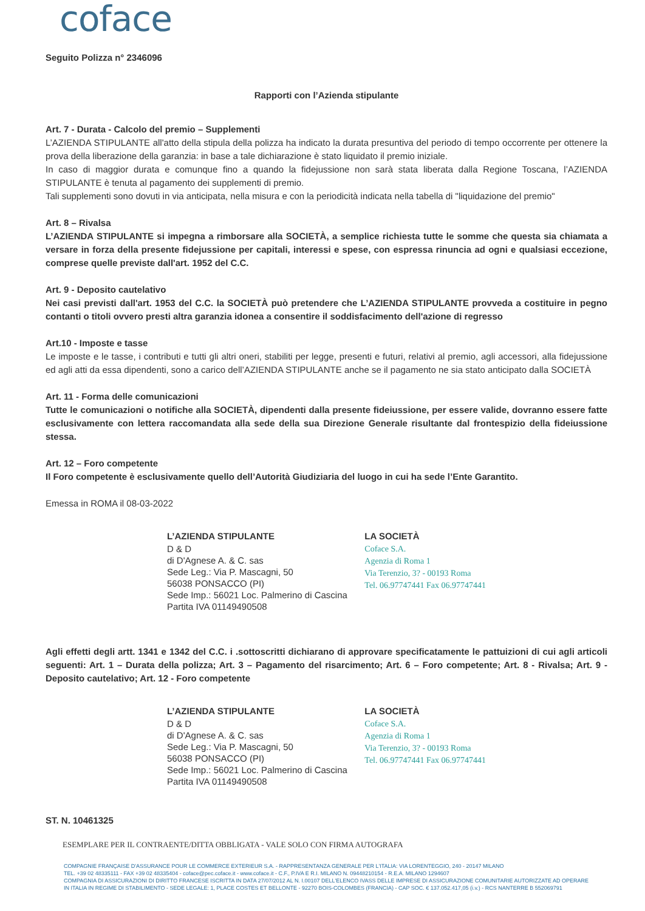coface
Seguito Polizza n° 2346096
Rapporti con l’Azienda stipulante
Art. 7 - Durata - Calcolo del premio – Supplementi
L’AZIENDA STIPULANTE all'atto della stipula della polizza ha indicato la durata presuntiva del periodo di tempo occorrente per ottenere la prova della liberazione della garanzia: in base a tale dichiarazione è stato liquidato il premio iniziale.
In caso di maggior durata e comunque fino a quando la fidejussione non sarà stata liberata dalla Regione Toscana, l’AZIENDA STIPULANTE è tenuta al pagamento dei supplementi di premio.
Tali supplementi sono dovuti in via anticipata, nella misura e con la periodicità indicata nella tabella di "liquidazione del premio"
Art. 8 – Rivalsa
L’AZIENDA STIPULANTE si impegna a rimborsare alla SOCIETÀ, a semplice richiesta tutte le somme che questa sia chiamata a versare in forza della presente fidejussione per capitali, interessi e spese, con espressa rinuncia ad ogni e qualsiasi eccezione, comprese quelle previste dall'art. 1952 del C.C.
Art. 9 - Deposito cautelativo
Nei casi previsti dall'art. 1953 del C.C. la SOCIETÀ può pretendere che L’AZIENDA STIPULANTE provveda a costituire in pegno contanti o titoli ovvero presti altra garanzia idonea a consentire il soddisfacimento dell'azione di regresso
Art.10 - Imposte e tasse
Le imposte e le tasse, i contributi e tutti gli altri oneri, stabiliti per legge, presenti e futuri, relativi al premio, agli accessori, alla fidejussione ed agli atti da essa dipendenti, sono a carico dell’AZIENDA STIPULANTE anche se il pagamento ne sia stato anticipato dalla SOCIETÀ
Art. 11 - Forma delle comunicazioni
Tutte le comunicazioni o notifiche alla SOCIETÀ, dipendenti dalla presente fideiussione, per essere valide, dovranno essere fatte esclusivamente con lettera raccomandata alla sede della sua Direzione Generale risultante dal frontespizio della fideiussione stessa.
Art. 12 – Foro competente
Il Foro competente è esclusivamente quello dell’Autorità Giudiziaria del luogo in cui ha sede l’Ente Garantito.
Emessa in ROMA il 08-03-2022
L’AZIENDA STIPULANTE
D & D
di D'Agnese A. & C. sas
Sede Leg.: Via P. Mascagni, 50
56038 PONSACCO (PI)
Sede Imp.: 56021 Loc. Palmerino di Cascina
Partita IVA 01149490508
LA SOCIETÀ
Coface S.A.
Agenzia di Roma 1
Via Terenzio, 3? - 00193 Roma
Tel. 06.97747441 Fax 06.97747441
Agli effetti degli artt. 1341 e 1342 del C.C. i .sottoscritti dichiarano di approvare specificatamente le pattuizioni di cui agli articoli seguenti: Art. 1 – Durata della polizza; Art. 3 – Pagamento del risarcimento; Art. 6 – Foro competente; Art. 8 - Rivalsa; Art. 9 - Deposito cautelativo; Art. 12 - Foro competente
L’AZIENDA STIPULANTE
D & D
di D'Agnese A. & C. sas
Sede Leg.: Via P. Mascagni, 50
56038 PONSACCO (PI)
Sede Imp.: 56021 Loc. Palmerino di Cascina
Partita IVA 01149490508
LA SOCIETÀ
Coface S.A.
Agenzia di Roma 1
Via Terenzio, 3? - 00193 Roma
Tel. 06.97747441 Fax 06.97747441
ST. N. 10461325
ESEMPLARE PER IL CONTRAENTE/DITTA OBBLIGATA - VALE SOLO CON FIRMA AUTOGRAFA
COMPAGNIE FRANÇAISE D'ASSURANCE POUR LE COMMERCE EXTERIEUR S.A. - RAPPRESENTANZA GENERALE PER L'ITALIA: VIA LORENTEGGIO, 240 - 20147 MILANO
TEL. +39 02 48335111 - FAX +39 02 48335404 - coface@pec.coface.it - www.coface.it - C.F., P.IVA E R.I. MILANO N. 09448210154 - R.E.A. MILANO 1294607
COMPAGNIA DI ASSICURAZIONI DI DIRITTO FRANCESE ISCRITTA IN DATA 27/07/2012 AL N. I.00107 DELL'ELENCO IVASS DELLE IMPRESE DI ASSICURAZIONE COMUNITARIE AUTORIZZATE AD OPERARE
IN ITALIA IN REGIME DI STABILIMENTO - SEDE LEGALE: 1, PLACE COSTES ET BELLONTE - 92270 BOIS-COLOMBES (FRANCIA) - CAP SOC. € 137.052.417,05 (i.v.) - RCS NANTERRE B 552069791